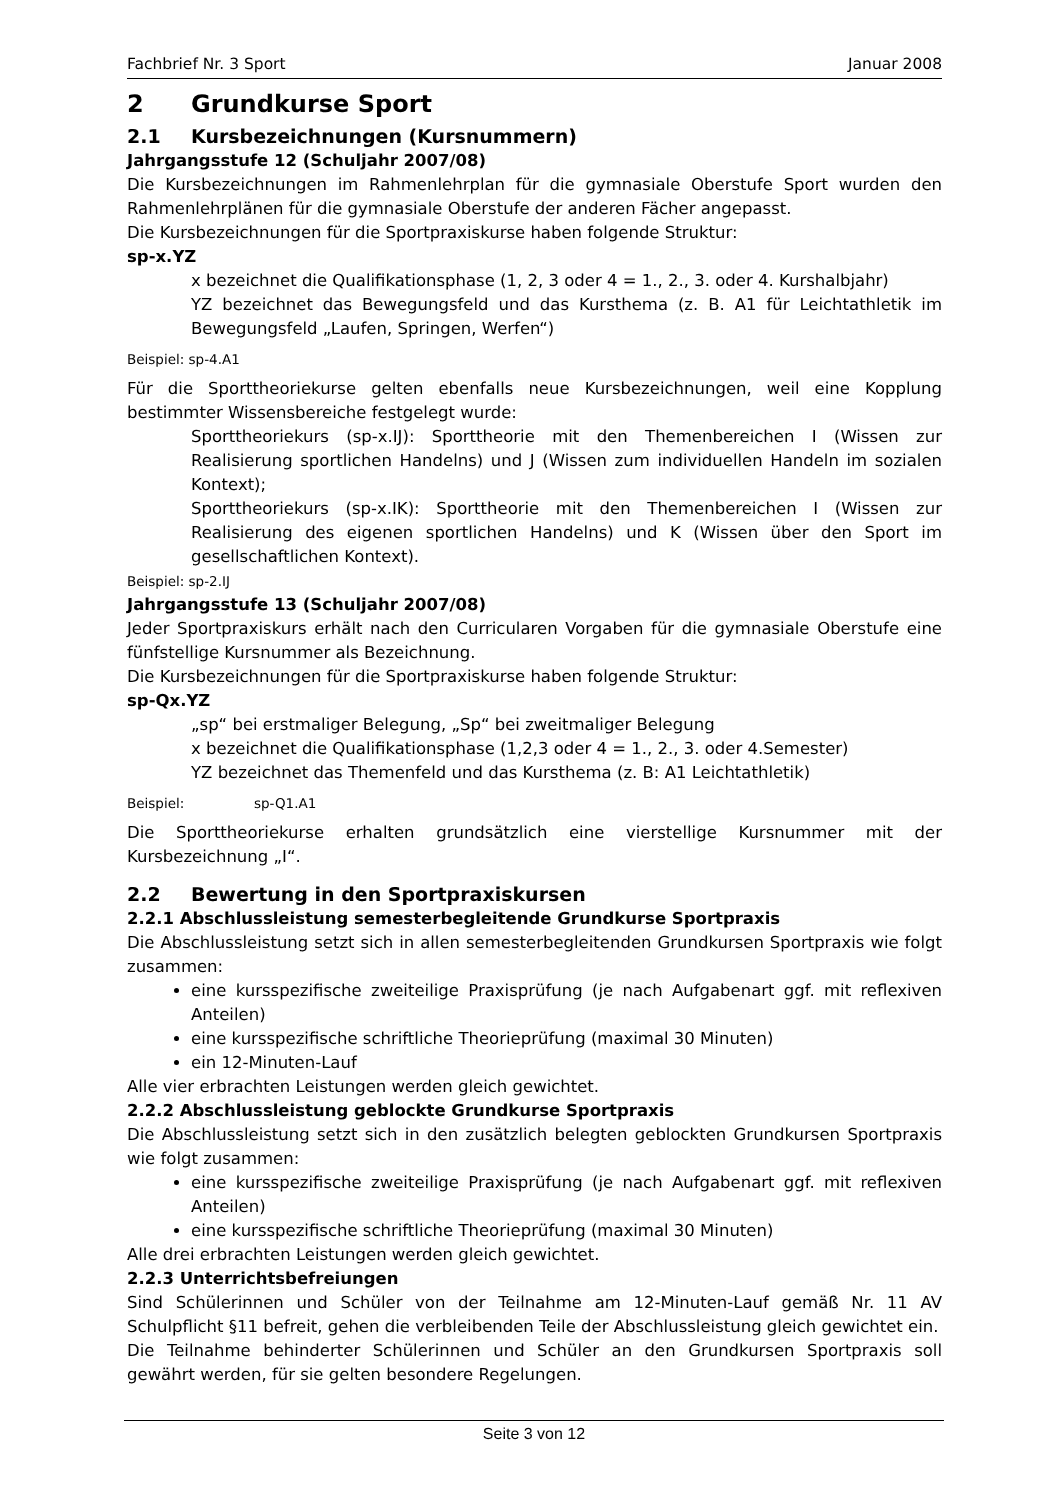Fachbrief Nr. 3 Sport Januar 2008
2 Grundkurse Sport
2.1 Kursbezeichnungen (Kursnummern)
Jahrgangsstufe 12 (Schuljahr 2007/08)
Die Kursbezeichnungen im Rahmenlehrplan für die gymnasiale Oberstufe Sport wurden den Rahmenlehrplänen für die gymnasiale Oberstufe der anderen Fächer angepasst.
Die Kursbezeichnungen für die Sportpraxiskurse haben folgende Struktur:
sp-x.YZ
x bezeichnet die Qualifikationsphase (1, 2, 3 oder 4 = 1., 2., 3. oder 4. Kurshalbjahr)
YZ bezeichnet das Bewegungsfeld und das Kursthema (z. B. A1 für Leichtathletik im Bewegungsfeld „Laufen, Springen, Werfen“)
Beispiel: sp-4.A1
Für die Sporttheoriekurse gelten ebenfalls neue Kursbezeichnungen, weil eine Kopplung bestimmter Wissensbereiche festgelegt wurde:
Sporttheoriekurs (sp-x.IJ): Sporttheorie mit den Themenbereichen I (Wissen zur Realisierung sportlichen Handelns) und J (Wissen zum individuellen Handeln im sozialen Kontext);
Sporttheoriekurs (sp-x.IK): Sporttheorie mit den Themenbereichen I (Wissen zur Realisierung des eigenen sportlichen Handelns) und K (Wissen über den Sport im gesellschaftlichen Kontext).
Beispiel: sp-2.IJ
Jahrgangsstufe 13 (Schuljahr 2007/08)
Jeder Sportpraxiskurs erhält nach den Curricularen Vorgaben für die gymnasiale Oberstufe eine fünfstellige Kursnummer als Bezeichnung.
Die Kursbezeichnungen für die Sportpraxiskurse haben folgende Struktur:
sp-Qx.YZ
„sp“ bei erstmaliger Belegung, „Sp“ bei zweitmaliger Belegung
x bezeichnet die Qualifikationsphase (1,2,3 oder 4 = 1., 2., 3. oder 4.Semester)
YZ bezeichnet das Themenfeld und das Kursthema (z. B: A1 Leichtathletik)
Beispiel: sp-Q1.A1
Die Sporttheoriekurse erhalten grundsätzlich eine vierstellige Kursnummer mit der Kursbezeichnung „I“.
2.2 Bewertung in den Sportpraxiskursen
2.2.1 Abschlussleistung semesterbegleitende Grundkurse Sportpraxis
Die Abschlussleistung setzt sich in allen semesterbegleitenden Grundkursen Sportpraxis wie folgt zusammen:
eine kursspezifische zweiteilige Praxisprüfung (je nach Aufgabenart ggf. mit reflexiven Anteilen)
eine kursspezifische schriftliche Theorieprüfung (maximal 30 Minuten)
ein 12-Minuten-Lauf
Alle vier erbrachten Leistungen werden gleich gewichtet.
2.2.2 Abschlussleistung geblockte Grundkurse Sportpraxis
Die Abschlussleistung setzt sich in den zusätzlich belegten geblockten Grundkursen Sportpraxis wie folgt zusammen:
eine kursspezifische zweiteilige Praxisprüfung (je nach Aufgabenart ggf. mit reflexiven Anteilen)
eine kursspezifische schriftliche Theorieprüfung (maximal 30 Minuten)
Alle drei erbrachten Leistungen werden gleich gewichtet.
2.2.3 Unterrichtsbefreiungen
Sind Schülerinnen und Schüler von der Teilnahme am 12-Minuten-Lauf gemäß Nr. 11 AV Schulpflicht §11 befreit, gehen die verbleibenden Teile der Abschlussleistung gleich gewichtet ein.
Die Teilnahme behinderter Schülerinnen und Schüler an den Grundkursen Sportpraxis soll gewährt werden, für sie gelten besondere Regelungen.
Seite 3 von 12